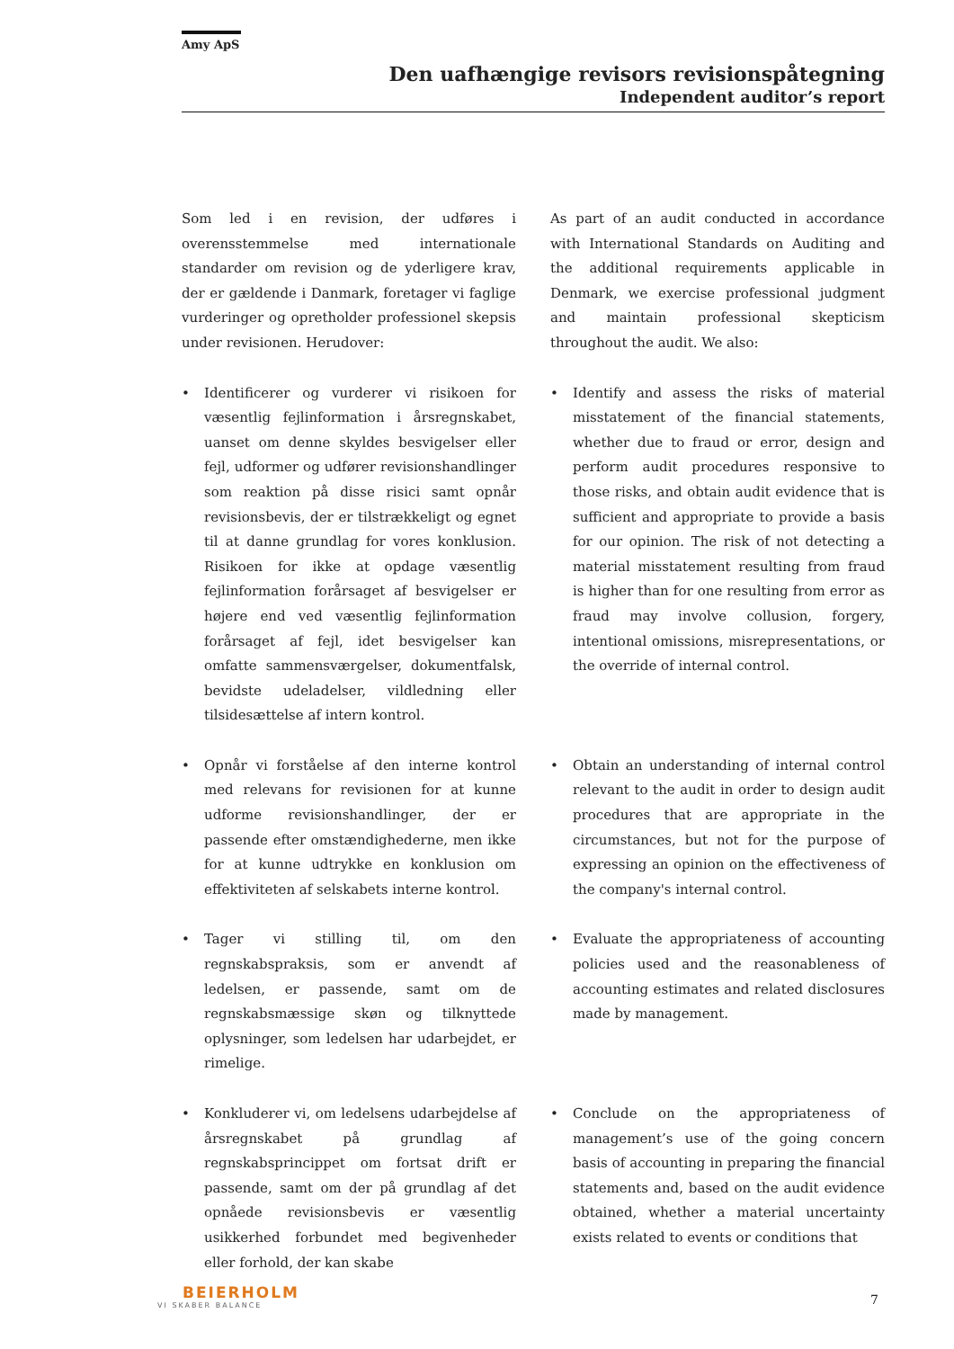Amy ApS
Den uafhængige revisors revisionspåtegning
Independent auditor’s report
Som led i en revision, der udføres i overensstemmelse med internationale standarder om revision og de yderligere krav, der er gældende i Danmark, foretager vi faglige vurderinger og opretholder professionel skepsis under revisionen. Herudover:
As part of an audit conducted in accordance with International Standards on Auditing and the additional requirements applicable in Denmark, we exercise professional judgment and maintain professional skepticism throughout the audit. We also:
• Identificerer og vurderer vi risikoen for væsentlig fejlinformation i årsregnskabet, uanset om denne skyldes besvigelser eller fejl, udformer og udfører revisionshandlinger som reaktion på disse risici samt opnår revisionsbevis, der er tilstrækkeligt og egnet til at danne grundlag for vores konklusion. Risikoen for ikke at opdage væsentlig fejlinformation forårsaget af besvigelser er højere end ved væsentlig fejlinformation forårsaget af fejl, idet besvigelser kan omfatte sammensværgelser, dokumentfalsk, bevidste udeladelser, vildledning eller tilsidesættelse af intern kontrol.
• Identify and assess the risks of material misstatement of the financial statements, whether due to fraud or error, design and perform audit procedures responsive to those risks, and obtain audit evidence that is sufficient and appropriate to provide a basis for our opinion. The risk of not detecting a material misstatement resulting from fraud is higher than for one resulting from error as fraud may involve collusion, forgery, intentional omissions, misrepresentations, or the override of internal control.
• Opnår vi forståelse af den interne kontrol med relevans for revisionen for at kunne udforme revisionshandlinger, der er passende efter omstændighederne, men ikke for at kunne udtrykke en konklusion om effektiviteten af selskabets interne kontrol.
• Obtain an understanding of internal control relevant to the audit in order to design audit procedures that are appropriate in the circumstances, but not for the purpose of expressing an opinion on the effectiveness of the company's internal control.
• Tager vi stilling til, om den regnskabspraksis, som er anvendt af ledelsen, er passende, samt om de regnskabsmæssige skøn og tilknyttede oplysninger, som ledelsen har udarbejdet, er rimelige.
• Evaluate the appropriateness of accounting policies used and the reasonableness of accounting estimates and related disclosures made by management.
• Konkluderer vi, om ledelsens udarbejdelse af årsregnskabet på grundlag af regnskabsprincippet om fortsat drift er passende, samt om der på grundlag af det opnåede revisionsbevis er væsentlig usikkerhed forbundet med begivenheder eller forhold, der kan skabe
• Conclude on the appropriateness of management’s use of the going concern basis of accounting in preparing the financial statements and, based on the audit evidence obtained, whether a material uncertainty exists related to events or conditions that
BEIERHOLM
VI SKABER BALANCE
7